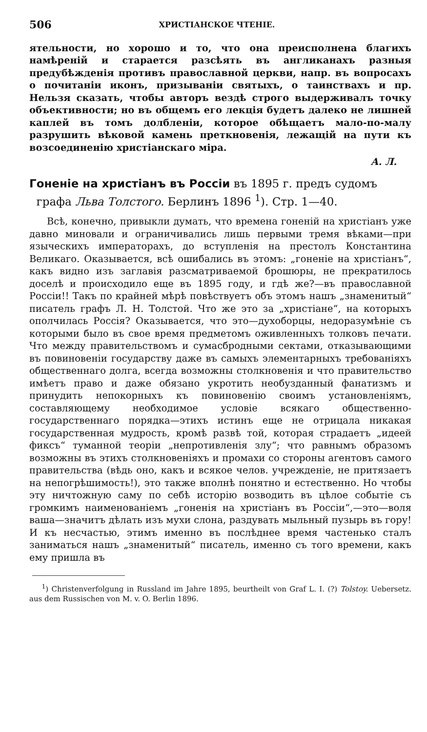506 ХРИСТІАНСКОЕ ЧТЕНІЕ.
ятельности, но хорошо и то, что она преисполнена благихъ намѣреній и старается разсѣять въ англиканахъ разныя предубѣжденія противъ православной церкви, напр. въ вопросахъ о почитаніи иконъ, призываніи святыхъ, о таинствахъ и пр. Нельзя сказать, чтобы авторъ вездѣ строго выдерживалъ точку объективности; но въ общемъ его лекція будетъ далеко не лишней каплей въ томъ долбленіи, которое обѣщаетъ мало-по-малу разрушить вѣковой камень преткновенія, лежащій на пути къ возсоединенію христіанскаго міра.
А. Л.
Гоненіе на христіанъ въ Россіи въ 1895 г. предъ судомъ
графа Льва Толстого. Берлинъ 1896 <sup>1</sup>). Стр. 1—40.
Всѣ, конечно, привыкли думать, что времена гоненій на христіанъ уже давно миновали и ограничивались лишь первыми тремя вѣками—при языческихъ императорахъ, до вступленія на престолъ Константина Великаго. Оказывается, всѣ ошибались въ этомъ: „гоненіе на христіанъ“, какъ видно изъ заглавія разсматриваемой брошюры, не прекратилось доселѣ и происходило еще въ 1895 году, и гдѣ же?—въ православной Россіи!! Такъ по крайней мѣрѣ повѣствуетъ объ этомъ нашъ „знаменитый“ писатель графъ Л. Н. Толстой. Что же это за „христіане“, на которыхъ ополчилась Россія? Оказывается, что это—духоборцы, недоразумѣніе съ которыми было въ свое время предметомъ оживленныхъ толковъ печати. Что между правительствомъ и сумасбродными сектами, отказывающими въ повиновеніи государству даже въ самыхъ элементарныхъ требованіяхъ общественнаго долга, всегда возможны столкновенія и что правительство имѣетъ право и даже обязано укротить необузданный фанатизмъ и принудить непокорныхъ къ повиновенію своимъ установленіямъ, составляющему необходимое условіе всякаго общественно-государственнаго порядка—этихъ истинъ еще не отрицала никакая государственная мудрость, кромѣ развѣ той, которая страдаетъ „идеей фиксъ“ туманной теоріи „непротивленія злу“; что равнымъ образомъ возможны въ этихъ столкновеніяхъ и промахи со стороны агентовъ самого правительства (вѣдь оно, какъ и всякое челов. учрежденіе, не притязаетъ на непогрѣшимость!), это также вполнѣ понятно и естественно. Но чтобы эту ничтожную саму по себѣ исторію возводить въ цѣлое событіе съ громкимъ наименованіемъ „гоненія на христіанъ въ Россіи“,—это—воля ваша—значитъ дѣлать изъ мухи слона, раздувать мыльный пузырь въ гору! И къ несчастью, этимъ именно въ послѣднее время частенько сталъ заниматься нашъ „знаменитый“ писатель, именно съ того времени, какъ ему пришла въ
<sup>1</sup>) Christenverfolgung in Russland im Jahre 1895, beurtheilt von Graf L. I. (?) Tolstoy. Uebersetz. aus dem Russischen von M. v. O. Berlin 1896.